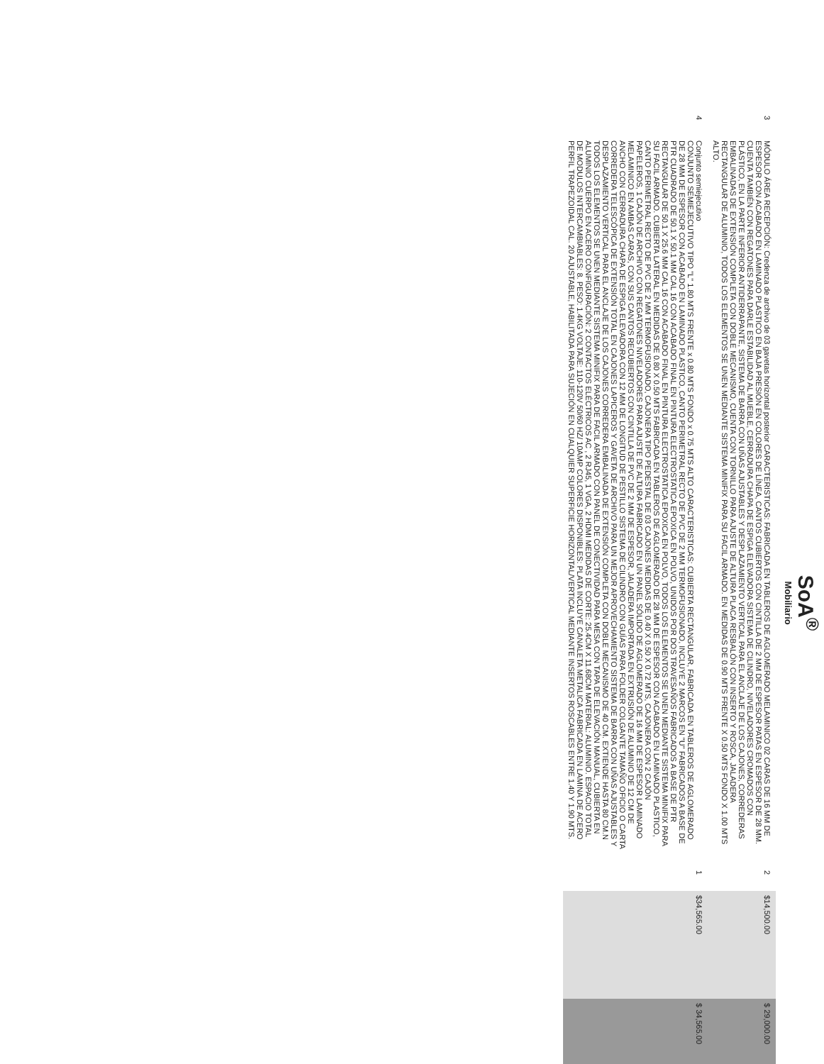SoA<sup>®</sup>
Mobiliario
| 3 | MÓDULO ÁREA RECEPCIÓN: Credenza de archivo de 03 gavetas horizontal posterior CARACTERISTICAS: FABRICADA EN TABLEROS DE AGLOMERADO MELAMINICO 02 CARAS DE 16 MM DE ESPESOR CON ACABADO EN LAMINADO PLASTICO EN BAJA PRESIÓN EN COLORES DE LÍNEA, CANTOS CUBIERTOS CON CINTILLA DE 2 MM DE ESPESOR PATAS EN ESPESOR DE 28 MM. CUENTA TAMBIÉN CON REGATONES PARA DARLE ESTABILIDAD AL MUEBLE, CERRADURA CHAPA DE ESPIGA ELEVADORA SISTEMA DE CILINDRO, NIVELADORES CROMADOS CON PLÁSTICO, EN LA PARTE INFERIOR ANTIDERRAPANTE, SISTEMA DE BARRA CON UÑAS AJUSTABLES Y DESPLAZAMIENTO VERTICAL PARA EL ANCLAJE DE LOS CAJONES, CORREDERAS EMBALINADAS DE EXTENSIÓN COMPLETA CON DOBLE MECANISMO, CUENTA CON TORNILLO PARA AJUSTE DE ALTURA PLACA RESBALÓN CON INSERTO Y ROSCA, JALADERA RECTANGULAR DE ALUMINIO, TODOS LOS ELEMENTOS SE UNEN MEDIANTE SISTEMA MINIFIX PARA SU FACIL ARMADO. EN MEDIDAS DE 0.90 MTS FRENTE X 0.50 MTS FONDO X 1.00 MTS ALTO. | 2 | $14,500.00 | $ 29,000.00 |
| 4 | Conjunto semiejecutivo CONJUNTO SEMIEJECUTIVO TIPO "L" 1.80 MTS FRENTE x 0.80 MTS FONDO x 0.75 MTS ALTO CARACTERISTICAS: CUBIERTA RECTANGULAR, FABRICADA EN TABLEROS DE AGLOMERADO DE 28 MM DE ESPESOR CON ACABADO EN LAMINADO PLASTICO, CANTO PERIMETRAL RECTO DE PVC DE 2 MM TERMOFUSIONADO, INCLUYE 2 MARCOS EN "U" FABRICADOS A BASE DE PTR CUADRADO DE 50.1 X 50.1 MM CAL 16 CON ACABADO FINAL EN PINTURA ELECTROSTATICA EPOXICA EN POLVO, UNIDOS POR DOS TRAVESAÑOS FABRICADOS A BASE DE PTR RECTANGULAR DE 50.1 X 25.6 MM CAL 16 CON ACABADO FINAL EN PINTURA ELECTROSTATICA EPOXICA EN POLVO, TODOS LOS ELEMENTOS SE UNEN MEDIANTE SISTEMA MINIFIX PARA SU FACIL ARMADO. CUBIERTA LATERAL EN MEDIDAS DE 0.80 X 0.50 MTS FABRICADA EN TABLEROS DE AGLOMERADO DE 28 MM DE ESPESOR CON ACABADO EN LAMINADO PLASTICO, CANTO PERIMETRAL RECTO DE PVC DE 2 MM TERMOFUSIONADO, CAJONERA TIPO PEDESTAL DE 03 CAJONES MEDIDAS DE 0.40 X 0.50 X 0.72 MTS, CAJONERA CON 2 CAJÓN PAPELEROS, 1 CAJÓN DE ARCHIVO CON REGATONES NIVELADORES PARA AJUSTE DE ALTURA FABRICADO EN UN PANEL SÓLIDO DE AGLOMERADO DE 16 MM DE ESPESOR LAMINADO MELAMINICO EN AMBAS CARAS, CON SUS CANTOS RECUBIERTOS CON CINTILLA DE PVC DE 2 MM DE ESPESOR, JALADERA IMPORTADA EN EXTRUSIÓN DE ALUMINIO DE 12 CM DE ANCHO CON CERRADURA CHAPA DE ESPIGA ELEVADORA CON 12 MM DE LONGITUD DE PESTILLO SISTEMA DE CILINDRO CON GUÍAS PARA FOLDER COLGANTE TAMAÑO OFICIO O CARTA CORREDERA TELESCÓPICA DE EXTENSIÓN TOTAL EN CAJONES LAPICEROS Y GAVETA DE ARCHIVO PARA UN MEJOR APROVECHAMIENTO SISTEMA DE BARRA CON UÑAS AJUSTABLES Y DESPLAZAMIENTO VERTICAL PARA EL ANCLAJE DE LOS CAJONES CORREDERA EMBALINADA DE EXTENSIÓN COMPLETA CON DOBLE MECANISMO DE 40 CM. EXTIENDE HASTA 80 CM.N TODOS LOS ELEMENTOS SE UNEN MEDIANTE SISTEMA MINIFIX PARA DE FACIL ARMADO CON PANEL DE CONECTIVIDAD PARA MESA CON TAPA DE ELEVACIÓN MANUAL, CUBIERTA EN ALUMINIO CUERPO EN ACERO CONFIGURACIÓN: 2 CONTACTOS ELÉCTRICOS AC , 2 RJ45, 1 VGA, 2 HDMI MEDIDAS DE CORTE: 25.4CM X 11.68CM MATERIAL: ALUMINIO. ESPACIO TOTAL DE MODULOS INTERCAMBIABLES: 8. PESO: 1.4KG VOLTAJE: 110-120V 50/60 HZ/ 10AMP COLORES DISPONIBLES: PLATA INCLUYE CANALETA METALICA FABRICADA EN LAMINA DE ACERO PERFIL TRAPEZOIDAL CAL. 20 AJUSTABLE, HABILITADA PARA SUJECIÓN EN CUALQUIER SUPERFICIE HORIZONTAL/VERTICAL MEDIANTE INSERTOS ROSCABLES ENTRE 1.40 Y 1.90 MTS. | 1 | $34,565.00 | $ 34,565.00 |